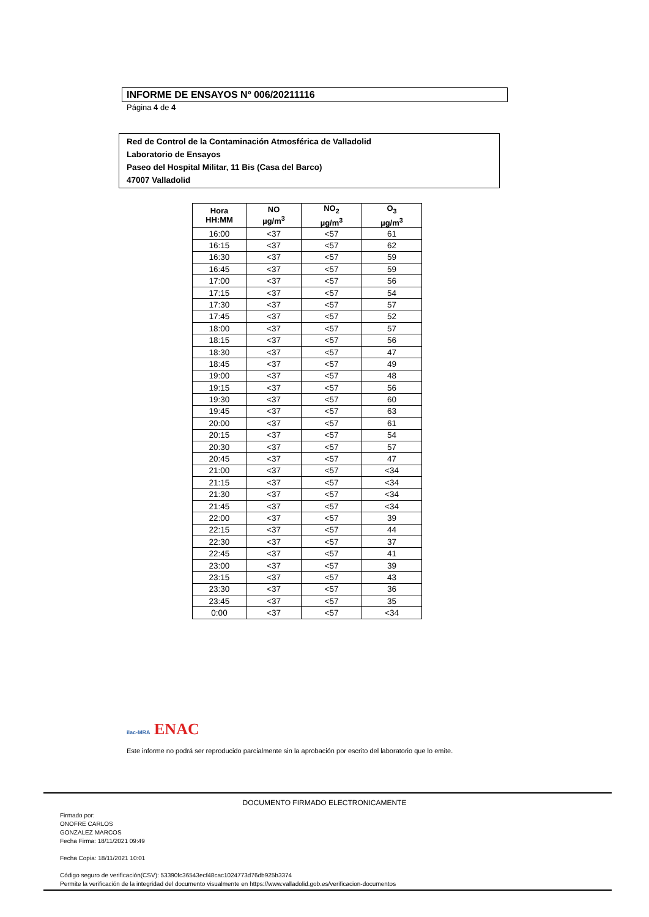INFORME DE ENSAYOS Nº 006/20211116
Página 4 de 4
Red de Control de la Contaminación Atmosférica de Valladolid
Laboratorio de Ensayos
Paseo del Hospital Militar, 11 Bis (Casa del Barco)
47007 Valladolid
| Hora HH:MM | NO µg/m<sup>3</sup> | NO<sub>2</sub> µg/m<sup>3</sup> | O<sub>3</sub> µg/m<sup>3</sup> |
| --- | --- | --- | --- |
| 16:00 | <37 | <57 | 61 |
| 16:15 | <37 | <57 | 62 |
| 16:30 | <37 | <57 | 59 |
| 16:45 | <37 | <57 | 59 |
| 17:00 | <37 | <57 | 56 |
| 17:15 | <37 | <57 | 54 |
| 17:30 | <37 | <57 | 57 |
| 17:45 | <37 | <57 | 52 |
| 18:00 | <37 | <57 | 57 |
| 18:15 | <37 | <57 | 56 |
| 18:30 | <37 | <57 | 47 |
| 18:45 | <37 | <57 | 49 |
| 19:00 | <37 | <57 | 48 |
| 19:15 | <37 | <57 | 56 |
| 19:30 | <37 | <57 | 60 |
| 19:45 | <37 | <57 | 63 |
| 20:00 | <37 | <57 | 61 |
| 20:15 | <37 | <57 | 54 |
| 20:30 | <37 | <57 | 57 |
| 20:45 | <37 | <57 | 47 |
| 21:00 | <37 | <57 | <34 |
| 21:15 | <37 | <57 | <34 |
| 21:30 | <37 | <57 | <34 |
| 21:45 | <37 | <57 | <34 |
| 22:00 | <37 | <57 | 39 |
| 22:15 | <37 | <57 | 44 |
| 22:30 | <37 | <57 | 37 |
| 22:45 | <37 | <57 | 41 |
| 23:00 | <37 | <57 | 39 |
| 23:15 | <37 | <57 | 43 |
| 23:30 | <37 | <57 | 36 |
| 23:45 | <37 | <57 | 35 |
| 0:00 | <37 | <57 | <34 |
ilac-MRA ENAC
Este informe no podrá ser reproducido parcialmente sin la aprobación por escrito del laboratorio que lo emite.
DOCUMENTO FIRMADO ELECTRONICAMENTE
Firmado por:
ONOFRE CARLOS
GONZALEZ MARCOS
Fecha Firma: 18/11/2021 09:49
Fecha Copia: 18/11/2021 10:01
Código seguro de verificación(CSV): 53390fc36543ecf48cac1024773d76db925b3374
Permite la verificación de la integridad del documento visualmente en https://www.valladolid.gob.es/verificacion-documentos